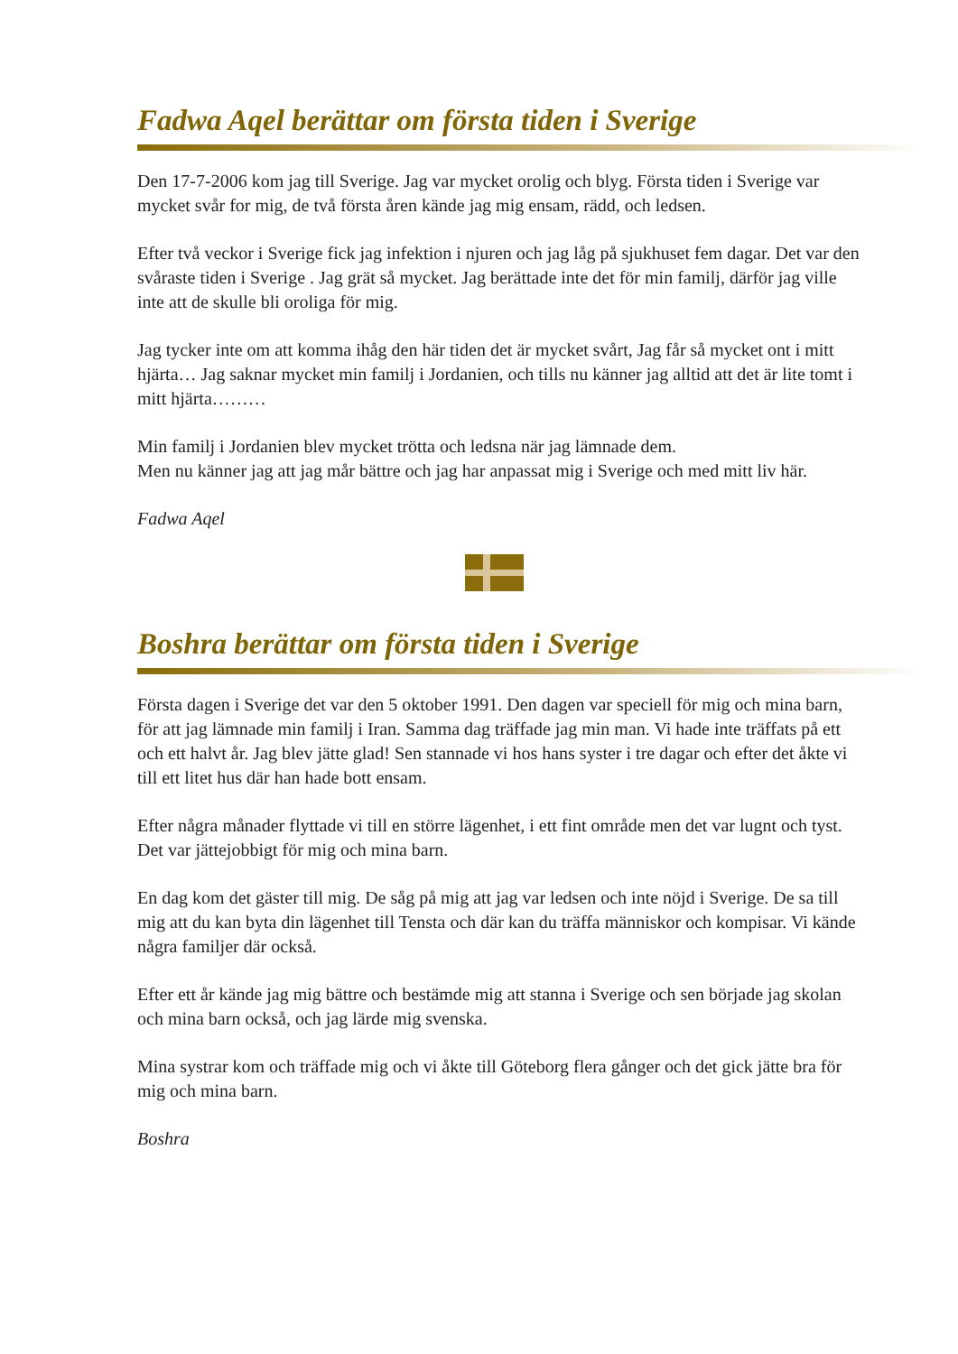Fadwa Aqel berättar om första tiden i Sverige
Den 17-7-2006 kom jag till Sverige. Jag var mycket orolig och blyg. Första tiden i Sverige var mycket svår for mig, de två första åren kände jag mig ensam, rädd, och ledsen.
Efter två veckor i Sverige fick jag infektion i njuren och jag låg på sjukhuset fem dagar. Det var den svåraste tiden i Sverige . Jag grät så mycket. Jag berättade inte det för min familj, därför jag ville inte att de skulle bli oroliga för mig.
Jag tycker inte om att komma ihåg den här tiden det är mycket svårt, Jag får så mycket ont i mitt hjärta… Jag saknar mycket min familj i Jordanien, och tills nu känner jag alltid att det är lite tomt i mitt hjärta………
Min familj i Jordanien blev mycket trötta och ledsna när jag lämnade dem.
Men nu känner jag att jag mår bättre och jag har anpassat mig i Sverige och med mitt liv här.
Fadwa Aqel
Boshra berättar om första tiden i Sverige
Första dagen i Sverige det var den 5 oktober 1991. Den dagen var speciell för mig och mina barn, för att jag lämnade min familj i Iran. Samma dag träffade jag min man. Vi hade inte träffats på ett och ett halvt år. Jag blev jätte glad! Sen stannade vi hos hans syster i tre dagar och efter det åkte vi till ett litet hus där han hade bott ensam.
Efter några månader flyttade vi till en större lägenhet, i ett fint område men det var lugnt och tyst. Det var jättejobbigt för mig och mina barn.
En dag kom det gäster till mig. De såg på mig att jag var ledsen och inte nöjd i Sverige. De sa till mig att du kan byta din lägenhet till Tensta och där kan du träffa människor och kompisar. Vi kände några familjer där också.
Efter ett år kände jag mig bättre och bestämde mig att stanna i Sverige och sen började jag skolan och mina barn också, och jag lärde mig svenska.
Mina systrar kom och träffade mig och vi åkte till Göteborg flera gånger och det gick jätte bra för mig och mina barn.
Boshra